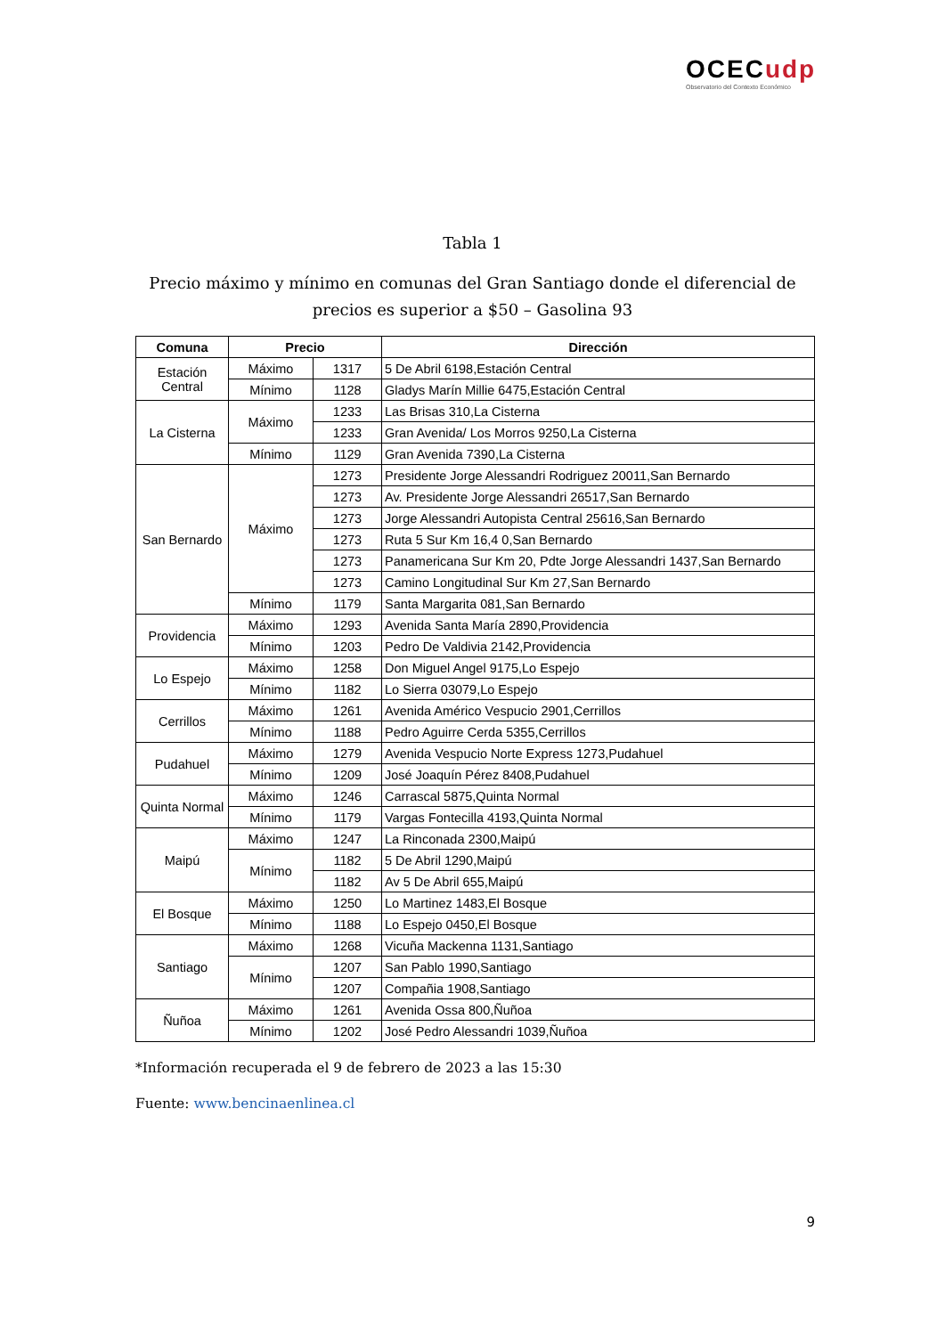OCECudp
Observatorio del Contexto Económico
Tabla 1
Precio máximo y mínimo en comunas del Gran Santiago donde el diferencial de precios es superior a $50 – Gasolina 93
| Comuna | Precio | | Dirección |
| --- | --- | --- | --- |
| Estación Central | Máximo | 1317 | 5 De Abril 6198,Estación Central |
| | Mínimo | 1128 | Gladys Marín Millie 6475,Estación Central |
| La Cisterna | Máximo | 1233 | Las Brisas 310,La Cisterna |
| | | 1233 | Gran Avenida/ Los Morros 9250,La Cisterna |
| | Mínimo | 1129 | Gran Avenida 7390,La Cisterna |
| San Bernardo | Máximo | 1273 | Presidente Jorge Alessandri Rodriguez 20011,San Bernardo |
| | | 1273 | Av. Presidente Jorge Alessandri 26517,San Bernardo |
| | | 1273 | Jorge Alessandri Autopista Central 25616,San Bernardo |
| | | 1273 | Ruta 5 Sur Km 16,4 0,San Bernardo |
| | | 1273 | Panamericana Sur Km 20, Pdte Jorge Alessandri 1437,San Bernardo |
| | | 1273 | Camino Longitudinal Sur Km 27,San Bernardo |
| | Mínimo | 1179 | Santa Margarita 081,San Bernardo |
| Providencia | Máximo | 1293 | Avenida Santa María 2890,Providencia |
| | Mínimo | 1203 | Pedro De Valdivia 2142,Providencia |
| Lo Espejo | Máximo | 1258 | Don Miguel Angel 9175,Lo Espejo |
| | Mínimo | 1182 | Lo Sierra 03079,Lo Espejo |
| Cerrillos | Máximo | 1261 | Avenida Américo Vespucio 2901,Cerrillos |
| | Mínimo | 1188 | Pedro Aguirre Cerda 5355,Cerrillos |
| Pudahuel | Máximo | 1279 | Avenida Vespucio Norte Express 1273,Pudahuel |
| | Mínimo | 1209 | José Joaquín Pérez 8408,Pudahuel |
| Quinta Normal | Máximo | 1246 | Carrascal 5875,Quinta Normal |
| | Mínimo | 1179 | Vargas Fontecilla 4193,Quinta Normal |
| Maipú | Máximo | 1247 | La Rinconada 2300,Maipú |
| | Mínimo | 1182 | 5 De Abril 1290,Maipú |
| | | 1182 | Av 5 De Abril 655,Maipú |
| El Bosque | Máximo | 1250 | Lo Martinez 1483,El Bosque |
| | Mínimo | 1188 | Lo Espejo 0450,El Bosque |
| Santiago | Máximo | 1268 | Vicuña Mackenna 1131,Santiago |
| | Mínimo | 1207 | San Pablo 1990,Santiago |
| | | 1207 | Compañia 1908,Santiago |
| Ñuñoa | Máximo | 1261 | Avenida Ossa 800,Ñuñoa |
| | Mínimo | 1202 | José Pedro Alessandri 1039,Ñuñoa |
*Información recuperada el 9 de febrero de 2023 a las 15:30
Fuente: www.bencinaenlinea.cl
9